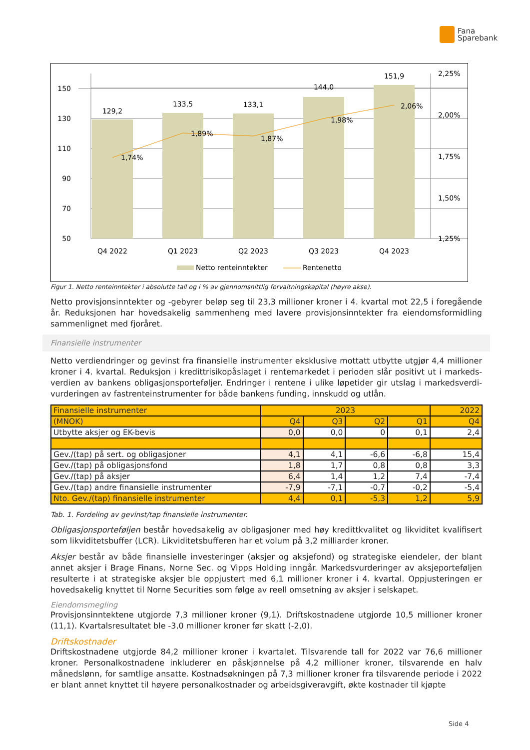Fana
Sparebank
150
130
110
90
70
50
2,25%
2,00%
1,75%
1,50%
1,25%
129,2
133,5
133,1
144,0
151,9
Q4 2022
Q1 2023
Q2 2023
Q3 2023
Q4 2023
1,74%
1,89%
1,87%
1,98%
2,06%
Netto renteinntekter
Rentenetto
Figur 1. Netto renteinntekter i absolutte tall og i % av gjennomsnittlig forvaltningskapital (høyre akse).
Netto provisjonsinntekter og -gebyrer beløp seg til 23,3 millioner kroner i 4. kvartal mot 22,5 i foregående år. Reduksjonen har hovedsakelig sammenheng med lavere provisjonsinntekter fra eiendomsformidling sammenlignet med fjoråret.
Finansielle instrumenter
Netto verdiendringer og gevinst fra finansielle instrumenter eksklusive mottatt utbytte utgjør 4,4 millioner kroner i 4. kvartal. Reduksjon i kredittrisikopåslaget i rentemarkedet i perioden slår positivt ut i markeds-verdien av bankens obligasjonsporteføljer. Endringer i rentene i ulike løpetider gir utslag i markedsverdi-vurderingen av fastrenteinstrumenter for både bankens funding, innskudd og utlån.
| Finansielle instrumenter | 2023 | | | | 2022 |
| --- | --- | --- | --- | --- | --- |
| (MNOK) | Q4 | Q3 | Q2 | Q1 | Q4 |
| Utbytte aksjer og EK-bevis | 0,0 | 0,0 | 0 | 0,1 | 2,4 |
| Gev./(tap) på sert. og obligasjoner | 4,1 | 4,1 | -6,6 | -6,8 | 15,4 |
| Gev./(tap) på obligasjonsfond | 1,8 | 1,7 | 0,8 | 0,8 | 3,3 |
| Gev./(tap) på aksjer | 6,4 | 1,4 | 1,2 | 7,4 | -7,4 |
| Gev./(tap) andre finansielle instrumenter | -7,9 | -7,1 | -0,7 | -0,2 | -5,4 |
| Nto. Gev./(tap) finansielle instrumenter | 4,4 | 0,1 | -5,3 | 1,2 | 5,9 |
Tab. 1. Fordeling av gevinst/tap finansielle instrumenter.
Obligasjonsporteføljen består hovedsakelig av obligasjoner med høy kredittkvalitet og likviditet kvalifisert som likviditetsbuffer (LCR). Likviditetsbufferen har et volum på 3,2 milliarder kroner.
Aksjer består av både finansielle investeringer (aksjer og aksjefond) og strategiske eiendeler, der blant annet aksjer i Brage Finans, Norne Sec. og Vipps Holding inngår. Markedsvurderinger av aksjeporteføljen resulterte i at strategiske aksjer ble oppjustert med 6,1 millioner kroner i 4. kvartal. Oppjusteringen er hovedsakelig knyttet til Norne Securities som følge av reell omsetning av aksjer i selskapet.
Eiendomsmegling
Provisjonsinntektene utgjorde 7,3 millioner kroner (9,1). Driftskostnadene utgjorde 10,5 millioner kroner (11,1). Kvartalsresultatet ble -3,0 millioner kroner før skatt (-2,0).
Driftskostnader
Driftskostnadene utgjorde 84,2 millioner kroner i kvartalet. Tilsvarende tall for 2022 var 76,6 millioner kroner. Personalkostnadene inkluderer en påskjønnelse på 4,2 millioner kroner, tilsvarende en halv månedslønn, for samtlige ansatte. Kostnadsøkningen på 7,3 millioner kroner fra tilsvarende periode i 2022 er blant annet knyttet til høyere personalkostnader og arbeidsgiveravgift, økte kostnader til kjøpte
Side 4